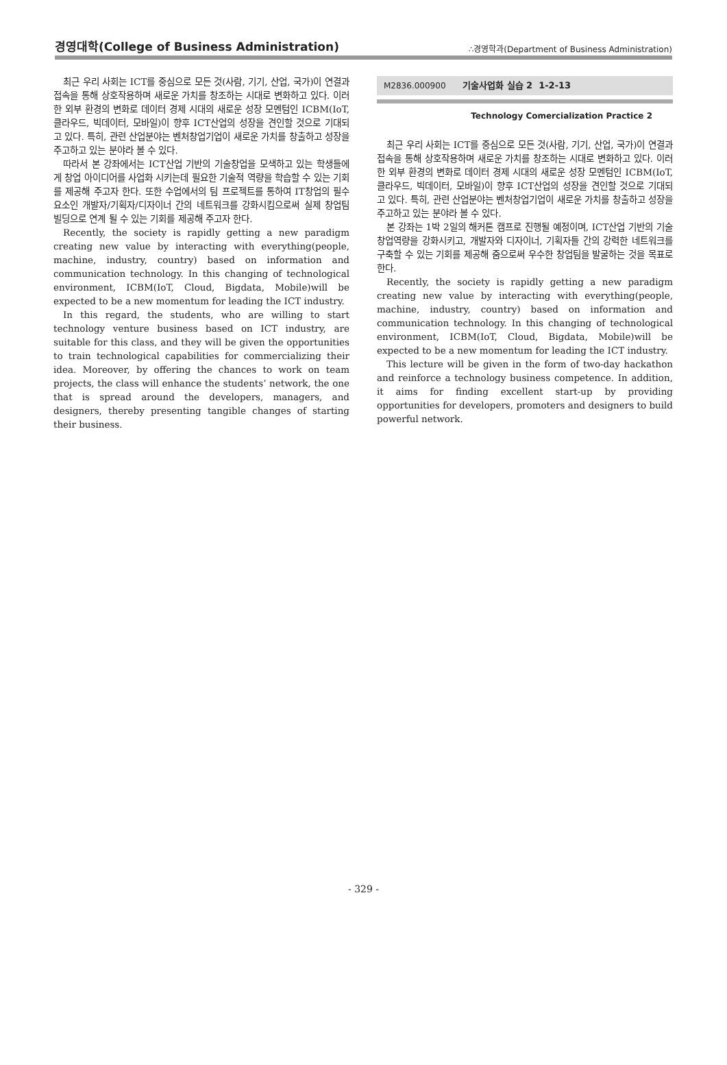경영대학(College of Business Administration) ∴경영학과(Department of Business Administration)
최근 우리 사회는 ICT를 중심으로 모든 것(사람, 기기, 산업, 국가)이 연결과 접속을 통해 상호작용하며 새로운 가치를 창조하는 시대로 변화하고 있다. 이러한 외부 환경의 변화로 데이터 경제 시대의 새로운 성장 모멘텀인 ICBM(IoT, 클라우드, 빅데이터, 모바일)이 향후 ICT산업의 성장을 견인할 것으로 기대되고 있다. 특히, 관련 산업분야는 벤처창업기업이 새로운 가치를 창출하고 성장을 주고하고 있는 분야라 볼 수 있다.
따라서 본 강좌에서는 ICT산업 기반의 기술창업을 모색하고 있는 학생들에게 창업 아이디어를 사업화 시키는데 필요한 기술적 역량을 학습할 수 있는 기회를 제공해 주고자 한다. 또한 수업에서의 팀 프로젝트를 통하여 IT창업의 필수요소인 개발자/기획자/디자이너 간의 네트워크를 강화시킴으로써 실제 창업팀 빌딩으로 연계 될 수 있는 기회를 제공해 주고자 한다.
Recently, the society is rapidly getting a new paradigm creating new value by interacting with everything(people, machine, industry, country) based on information and communication technology. In this changing of technological environment, ICBM(IoT, Cloud, Bigdata, Mobile)will be expected to be a new momentum for leading the ICT industry.
In this regard, the students, who are willing to start technology venture business based on ICT industry, are suitable for this class, and they will be given the opportunities to train technological capabilities for commercializing their idea. Moreover, by offering the chances to work on team projects, the class will enhance the students’ network, the one that is spread around the developers, managers, and designers, thereby presenting tangible changes of starting their business.
M2836.000900 기술사업화 실습 2 1-2-13
Technology Comercialization Practice 2
최근 우리 사회는 ICT를 중심으로 모든 것(사람, 기기, 산업, 국가)이 연결과 접속을 통해 상호작용하며 새로운 가치를 창조하는 시대로 변화하고 있다. 이러한 외부 환경의 변화로 데이터 경제 시대의 새로운 성장 모멘텀인 ICBM(IoT, 클라우드, 빅데이터, 모바일)이 향후 ICT산업의 성장을 견인할 것으로 기대되고 있다. 특히, 관련 산업분야는 벤처창업기업이 새로운 가치를 창출하고 성장을 주고하고 있는 분야라 볼 수 있다.
본 강좌는 1박 2일의 해커톤 캠프로 진행될 예정이며, ICT산업 기반의 기술창업역량을 강화시키고, 개발자와 디자이너, 기획자들 간의 강력한 네트워크를 구축할 수 있는 기회를 제공해 줌으로써 우수한 창업팀을 발굴하는 것을 목표로 한다.
Recently, the society is rapidly getting a new paradigm creating new value by interacting with everything(people, machine, industry, country) based on information and communication technology. In this changing of technological environment, ICBM(IoT, Cloud, Bigdata, Mobile)will be expected to be a new momentum for leading the ICT industry.
This lecture will be given in the form of two-day hackathon and reinforce a technology business competence. In addition, it aims for finding excellent start-up by providing opportunities for developers, promoters and designers to build powerful network.
- 329 -